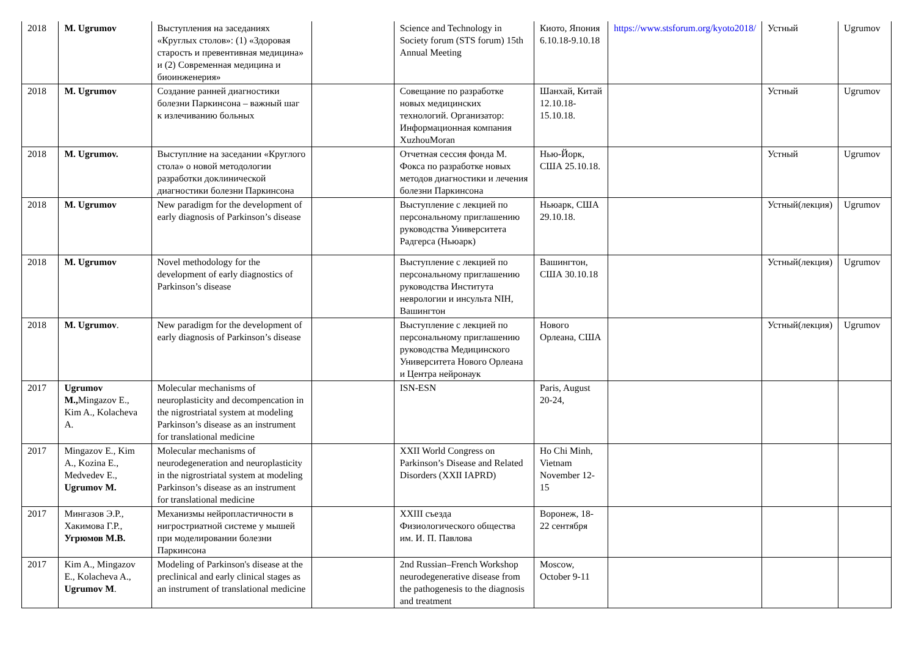| 2018 | M. Ugrumov | Выступления на заседаниях «Круглых столов»: (1) «Здоровая старость и превентивная медицина» и (2) Современная медицина и биоинженерия» | | Science and Technology in Society forum (STS forum) 15th Annual Meeting | Киото, Япония 6.10.18-9.10.18 | https://www.stsforum.org/kyoto2018/ | Устный | Ugrumov |
| 2018 | M. Ugrumov | Создание ранней диагностики болезни Паркинсона – важный шаг к излечиванию больных | | Совещание по разработке новых медицинских технологий. Организатор: Информационная компания XuzhouMoran | Шанхай, Китай 12.10.18-15.10.18. | | Устный | Ugrumov |
| 2018 | M. Ugrumov. | Выступлние на заседании «Круглого стола» о новой методологии разработки доклинической диагностики болезни Паркинсона | | Отчетная сессия фонда М. Фокса по разработке новых методов диагностики и лечения болезни Паркинсона | Нью-Йорк, США 25.10.18. | | Устный | Ugrumov |
| 2018 | M. Ugrumov | New paradigm for the development of early diagnosis of Parkinson’s disease | | Выступление с лекцией по персональному приглашению руководства Университета Радгерса (Ньюарк) | Ньюарк, США 29.10.18. | | Устный(лекция) | Ugrumov |
| 2018 | M. Ugrumov | Novel methodology for the development of early diagnostics of Parkinson’s disease | | Выступление с лекцией по персональному приглашению руководства Института неврологии и инсульта NIH, Вашингтон | Вашингтон, США 30.10.18 | | Устный(лекция) | Ugrumov |
| 2018 | M. Ugrumov . | New paradigm for the development of early diagnosis of Parkinson’s disease | | Выступление с лекцией по персональному приглашению руководства Медицинского Университета Нового Орлеана и Центра нейронаук | Нового Орлеана, США | | Устный(лекция) | Ugrumov |
| 2017 | Ugrumov M., Mingazov E., Kim A., Kolacheva A. | Molecular mechanisms of neuroplasticity and decompencation in the nigrostriatal system at modeling Parkinson’s disease as an instrument for translational medicine | | ISN-ESN | Paris, August 20-24, | | | |
| 2017 | Mingazov E., Kim A., Kozina E., Medvedev E., Ugrumov M. | Molecular mechanisms of neurodegeneration and neuroplasticity in the nigrostriatal system at modeling Parkinson’s disease as an instrument for translational medicine | | XXII World Congress on Parkinson’s Disease and Related Disorders (XXII IAPRD) | Ho Chi Minh, Vietnam November 12-15 | | | |
| 2017 | Мингазов Э.Р., Хакимова Г.Р., Угрюмов М.В. | Механизмы нейропластичности в нигростриатной системе у мышей при моделировании болезни Паркинсона | | XXIII съезда Физиологического общества им. И. П. Павлова | Воронеж, 18-22 сентября | | | |
| 2017 | Kim A., Mingazov E., Kolacheva A., Ugrumov M . | Modeling of Parkinson's disease at the preclinical and early clinical stages as an instrument of translational medicine | | 2nd Russian–French Workshop neurodegenerative disease from the pathogenesis to the diagnosis and treatment | Moscow, October 9-11 | | | |